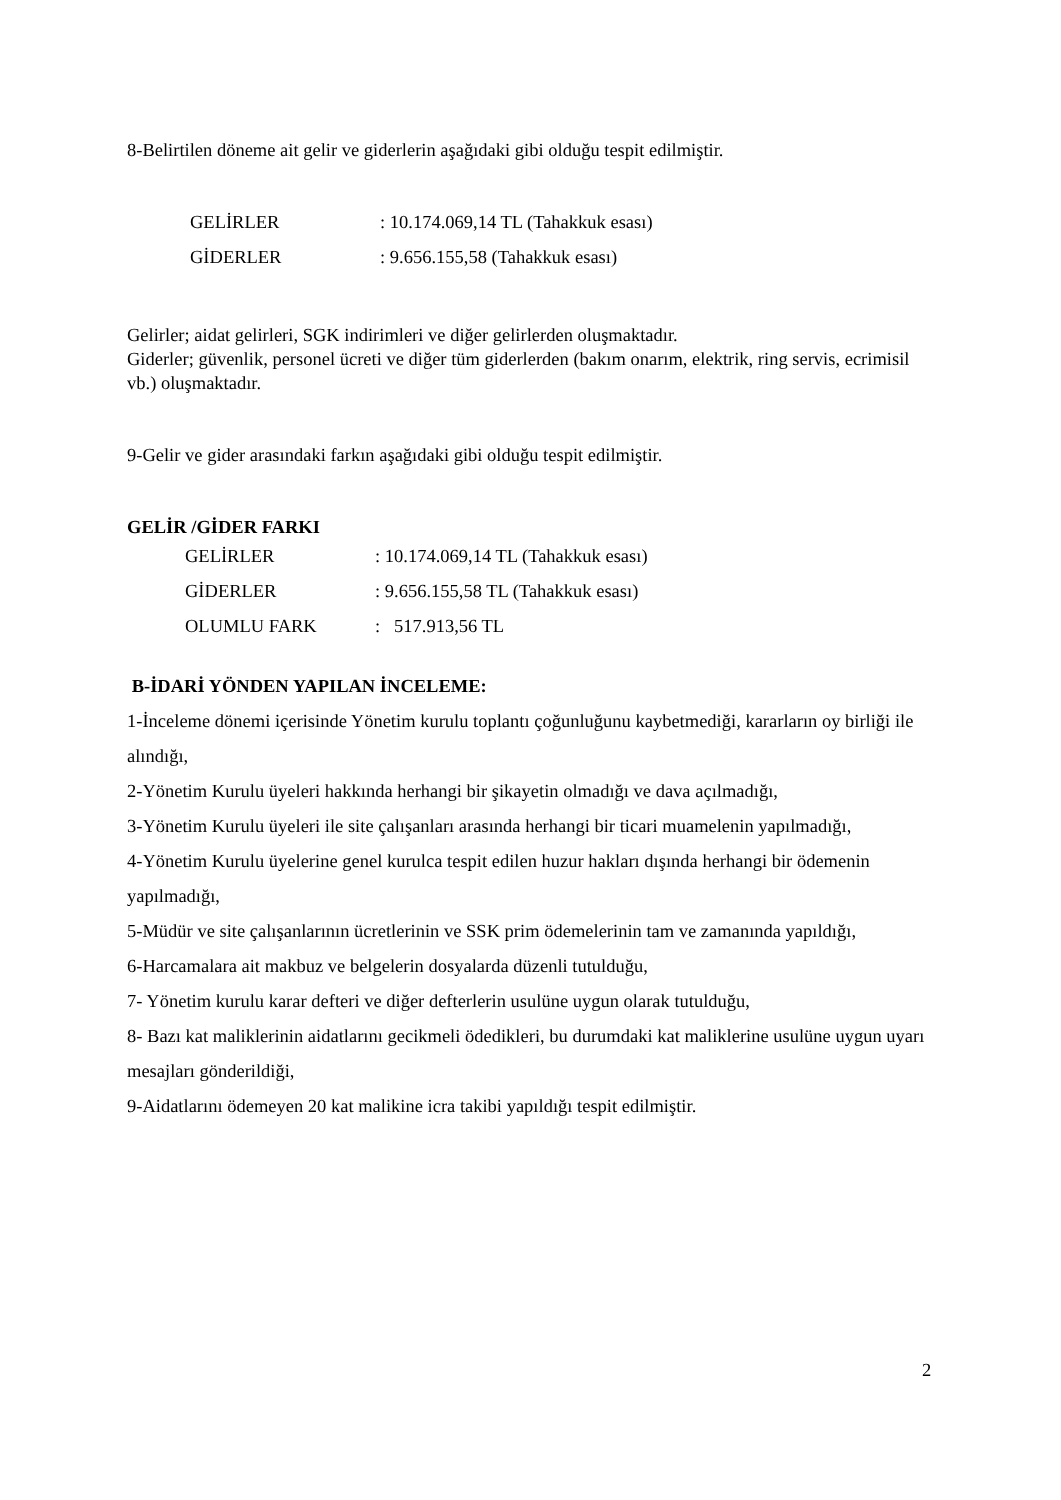8-Belirtilen döneme ait gelir ve giderlerin aşağıdaki gibi olduğu tespit edilmiştir.
GELİRLER: 10.174.069,14 TL (Tahakkuk esası)
GİDERLER: 9.656.155,58 (Tahakkuk esası)
Gelirler; aidat gelirleri, SGK indirimleri ve diğer gelirlerden oluşmaktadır.
Giderler; güvenlik, personel ücreti ve diğer tüm giderlerden (bakım onarım, elektrik, ring servis, ecrimisil vb.) oluşmaktadır.
9-Gelir ve gider arasındaki farkın aşağıdaki gibi olduğu tespit edilmiştir.
GELİR /GİDER FARKI
GELİRLER: 10.174.069,14 TL (Tahakkuk esası)
GİDERLER: 9.656.155,58 TL (Tahakkuk esası)
OLUMLU FARK: 517.913,56 TL
B-İDARİ YÖNDEN YAPILAN İNCELEME:
1-İnceleme dönemi içerisinde Yönetim kurulu toplantı çoğunluğunu kaybetmediği, kararların oy birliği ile alındığı,
2-Yönetim Kurulu üyeleri hakkında herhangi bir şikayetin olmadığı ve dava açılmadığı,
3-Yönetim Kurulu üyeleri ile site çalışanları arasında herhangi bir ticari muamelenin yapılmadığı,
4-Yönetim Kurulu üyelerine genel kurulca tespit edilen huzur hakları dışında herhangi bir ödemenin yapılmadığı,
5-Müdür ve site çalışanlarının ücretlerinin ve SSK prim ödemelerinin tam ve zamanında yapıldığı,
6-Harcamalara ait makbuz ve belgelerin dosyalarda düzenli tutulduğu,
7- Yönetim kurulu karar defteri ve diğer defterlerin usulüne uygun olarak tutulduğu,
8- Bazı kat maliklerinin aidatlarını gecikmeli ödedikleri, bu durumdaki kat maliklerine usulüne uygun uyarı mesajları gönderildiği,
9-Aidatlarını ödemeyen 20 kat malikine icra takibi yapıldığı tespit edilmiştir.
2